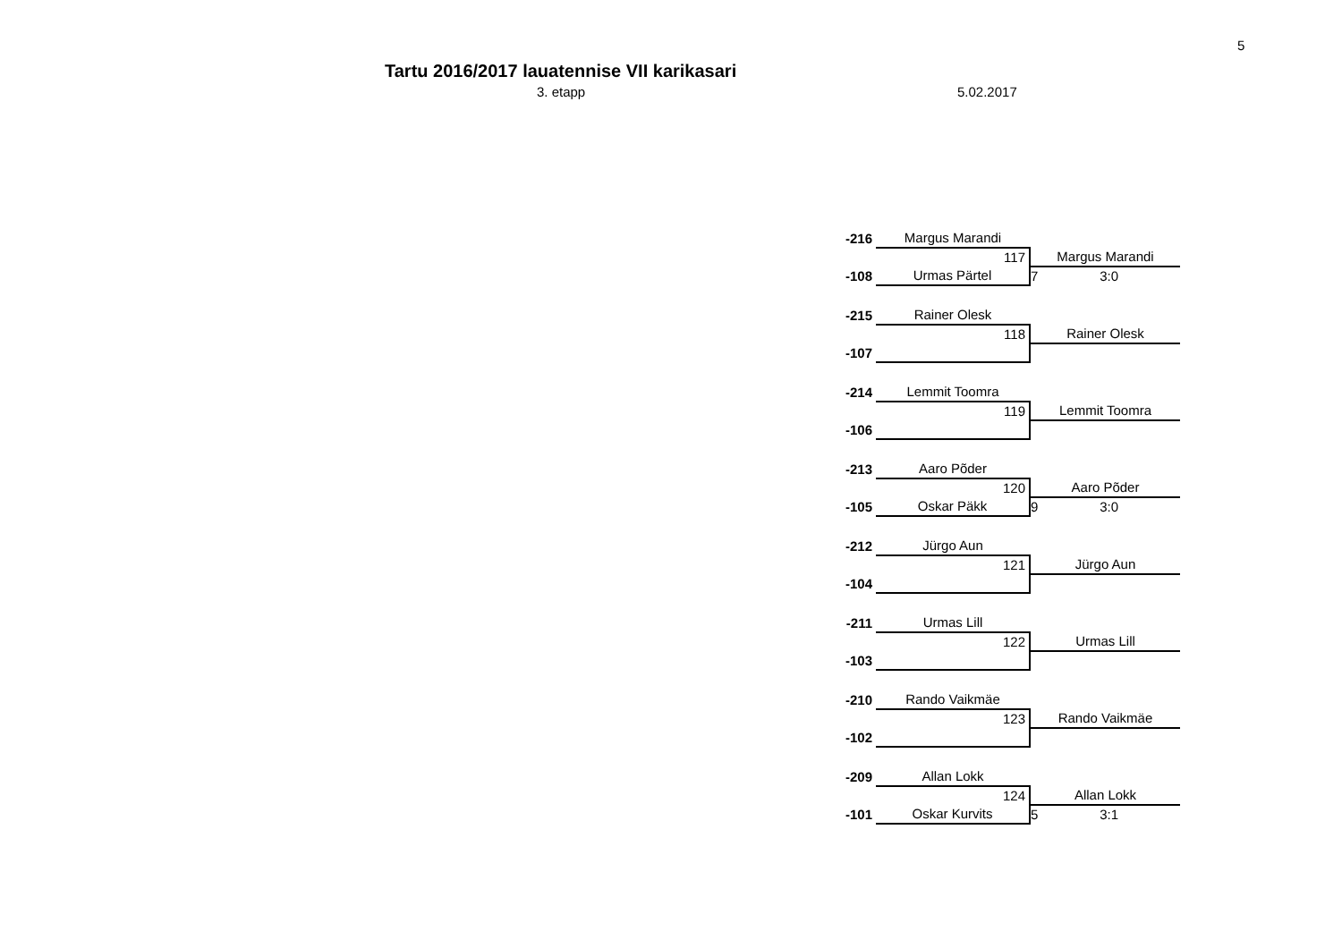5
Tartu 2016/2017 lauatennise VII karikasari
3. etapp 5.02.2017
| -216 | Margus Marandi | |
| | 117 | Margus Marandi |
| -108 | Urmas Pärtel | 7 3:0 |
| -215 | Rainer Olesk | |
| | 118 | Rainer Olesk |
| -107 | | |
| -214 | Lemmit Toomra | |
| | 119 | Lemmit Toomra |
| -106 | | |
| -213 | Aaro Põder | |
| | 120 | Aaro Põder |
| -105 | Oskar Päkk | 9 3:0 |
| -212 | Jürgo Aun | |
| | 121 | Jürgo Aun |
| -104 | | |
| -211 | Urmas Lill | |
| | 122 | Urmas Lill |
| -103 | | |
| -210 | Rando Vaikmäe | |
| | 123 | Rando Vaikmäe |
| -102 | | |
| -209 | Allan Lokk | |
| | 124 | Allan Lokk |
| -101 | Oskar Kurvits | 5 3:1 |